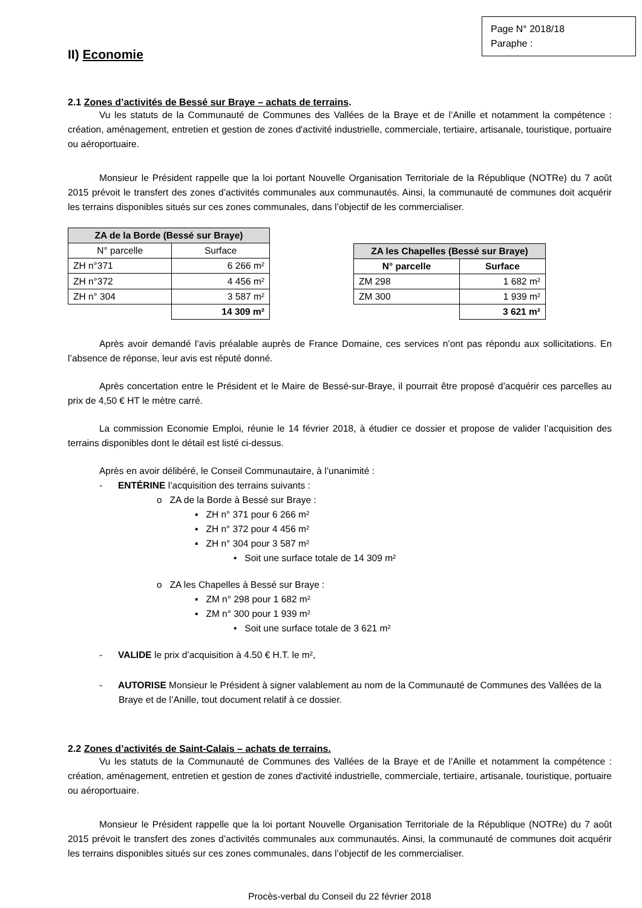Page N° 2018/18
Paraphe :
II) Economie
2.1 Zones d’activités de Bessé sur Braye – achats de terrains.
Vu les statuts de la Communauté de Communes des Vallées de la Braye et de l’Anille et notamment la compétence : création, aménagement, entretien et gestion de zones d'activité industrielle, commerciale, tertiaire, artisanale, touristique, portuaire ou aéroportuaire.
Monsieur le Président rappelle que la loi portant Nouvelle Organisation Territoriale de la République (NOTRe) du 7 août 2015 prévoit le transfert des zones d’activités communales aux communautés. Ainsi, la communauté de communes doit acquérir les terrains disponibles situés sur ces zones communales, dans l’objectif de les commercialiser.
| ZA de la Borde (Bessé sur Braye) | |
| --- | --- |
| N° parcelle | Surface |
| ZH n°371 | 6 266 m² |
| ZH n°372 | 4 456 m² |
| ZH n° 304 | 3 587 m² |
| | 14 309 m² |
| ZA les Chapelles (Bessé sur Braye) | |
| --- | --- |
| N° parcelle | Surface |
| ZM 298 | 1 682 m² |
| ZM 300 | 1 939 m² |
| | 3 621 m² |
Après avoir demandé l’avis préalable auprès de France Domaine, ces services n’ont pas répondu aux sollicitations. En l’absence de réponse, leur avis est réputé donné.
Après concertation entre le Président et le Maire de Bessé-sur-Braye, il pourrait être proposé d’acquérir ces parcelles au prix de 4,50 € HT le mètre carré.
La commission Economie Emploi, réunie le 14 février 2018, à étudier ce dossier et propose de valider l’acquisition des terrains disponibles dont le détail est listé ci-dessus.
Après en avoir délibéré, le Conseil Communautaire, à l’unanimité :
- ENTÉRINE l’acquisition des terrains suivants :
o ZA de la Borde à Bessé sur Braye :
▪ ZH n° 371 pour 6 266 m²
▪ ZH n° 372 pour 4 456 m²
▪ ZH n° 304 pour 3 587 m²
• Soit une surface totale de 14 309 m²
o ZA les Chapelles à Bessé sur Braye :
▪ ZM n° 298 pour 1 682 m²
▪ ZM n° 300 pour 1 939 m²
• Soit une surface totale de 3 621 m²
- VALIDE le prix d’acquisition à 4.50 € H.T. le m²,
- AUTORISE Monsieur le Président à signer valablement au nom de la Communauté de Communes des Vallées de la Braye et de l’Anille, tout document relatif à ce dossier.
2.2 Zones d’activités de Saint-Calais – achats de terrains.
Vu les statuts de la Communauté de Communes des Vallées de la Braye et de l’Anille et notamment la compétence : création, aménagement, entretien et gestion de zones d'activité industrielle, commerciale, tertiaire, artisanale, touristique, portuaire ou aéroportuaire.
Monsieur le Président rappelle que la loi portant Nouvelle Organisation Territoriale de la République (NOTRe) du 7 août 2015 prévoit le transfert des zones d’activités communales aux communautés. Ainsi, la communauté de communes doit acquérir les terrains disponibles situés sur ces zones communales, dans l’objectif de les commercialiser.
Procès-verbal du Conseil du 22 février 2018